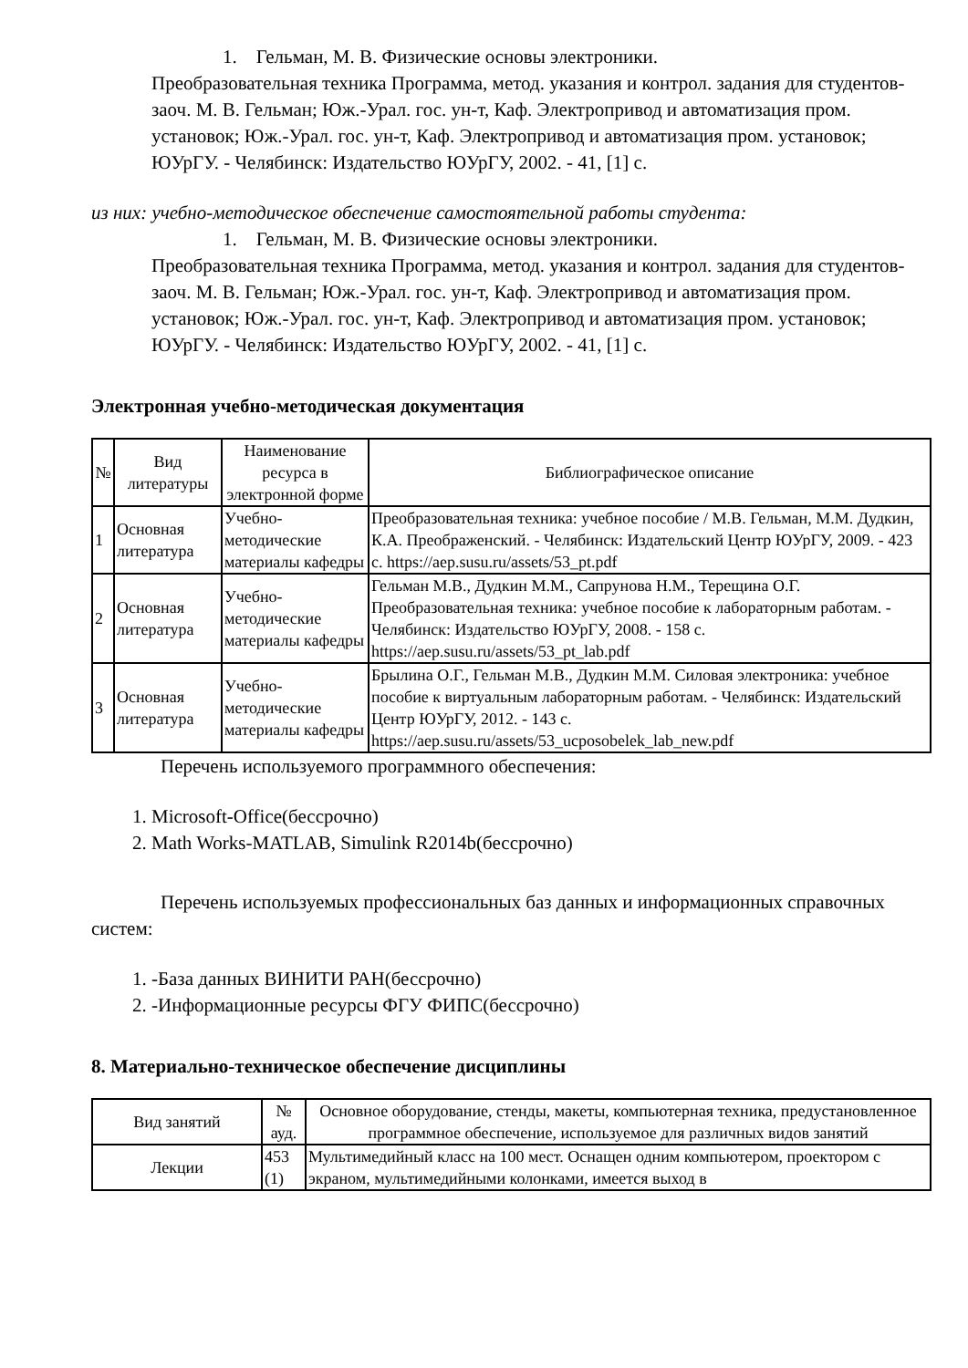1. Гельман, М. В. Физические основы электроники.
Преобразовательная техника Программа, метод. указания и контрол. задания для студентов-заоч. М. В. Гельман; Юж.-Урал. гос. ун-т, Каф. Электропривод и автоматизация пром. установок; Юж.-Урал. гос. ун-т, Каф. Электропривод и автоматизация пром. установок; ЮУрГУ. - Челябинск: Издательство ЮУрГУ, 2002. - 41, [1] с.
из них: учебно-методическое обеспечение самостоятельной работы студента:
1. Гельман, М. В. Физические основы электроники.
Преобразовательная техника Программа, метод. указания и контрол. задания для студентов-заоч. М. В. Гельман; Юж.-Урал. гос. ун-т, Каф. Электропривод и автоматизация пром. установок; Юж.-Урал. гос. ун-т, Каф. Электропривод и автоматизация пром. установок; ЮУрГУ. - Челябинск: Издательство ЮУрГУ, 2002. - 41, [1] с.
Электронная учебно-методическая документация
| № | Вид литературы | Наименование ресурса в электронной форме | Библиографическое описание |
| --- | --- | --- | --- |
| 1 | Основная литература | Учебно-методические материалы кафедры | Преобразовательная техника: учебное пособие / М.В. Гельман, М.М. Дудкин, К.А. Преображенский. - Челябинск: Издательский Центр ЮУрГУ, 2009. - 423 с. https://aep.susu.ru/assets/53_pt.pdf |
| 2 | Основная литература | Учебно-методические материалы кафедры | Гельман М.В., Дудкин М.М., Сапрунова Н.М., Терещина О.Г. Преобразовательная техника: учебное пособие к лабораторным работам. - Челябинск: Издательство ЮУрГУ, 2008. - 158 с. https://aep.susu.ru/assets/53_pt_lab.pdf |
| 3 | Основная литература | Учебно-методические материалы кафедры | Брылина О.Г., Гельман М.В., Дудкин М.М. Силовая электроника: учебное пособие к виртуальным лабораторным работам. - Челябинск: Издательский Центр ЮУрГУ, 2012. - 143 с. https://aep.susu.ru/assets/53_ucposobelek_lab_new.pdf |
Перечень используемого программного обеспечения:
1. Microsoft-Office(бессрочно)
2. Math Works-MATLAB, Simulink R2014b(бессрочно)
Перечень используемых профессиональных баз данных и информационных справочных систем:
1. -База данных ВИНИТИ РАН(бессрочно)
2. -Информационные ресурсы ФГУ ФИПС(бессрочно)
8. Материально-техническое обеспечение дисциплины
| Вид занятий | № ауд. | Основное оборудование, стенды, макеты, компьютерная техника, предустановленное программное обеспечение, используемое для различных видов занятий |
| --- | --- | --- |
| Лекции | 453 (1) | Мультимедийный класс на 100 мест. Оснащен одним компьютером, проектором с экраном, мультимедийными колонками, имеется выход в |